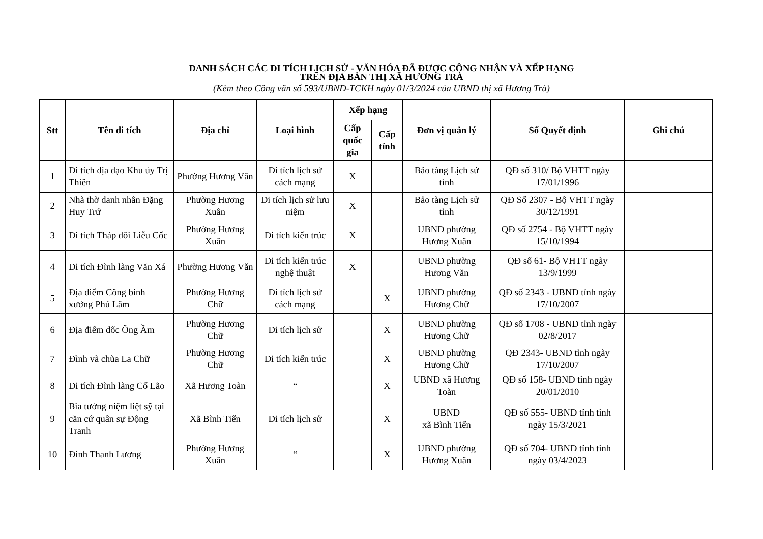DANH SÁCH CÁC DI TÍCH LỊCH SỬ - VĂN HÓA ĐÃ ĐƯỢC CÔNG NHẬN VÀ XẾP HẠNG
TRÊN ĐỊA BÀN THỊ XÃ HƯƠNG TRÀ
(Kèm theo Công văn số 593/UBND-TCKH ngày 01/3/2024 của UBND thị xã Hương Trà)
| Stt | Tên di tích | Địa chỉ | Loại hình | Xếp hạng | | Đơn vị quản lý | Số Quyết định | Ghi chú |
| --- | --- | --- | --- | --- | --- | --- | --- | --- |
| | | | | Cấp quốc gia | Cấp tỉnh | | | |
| 1 | Di tích địa đạo Khu ủy Trị Thiên | Phường Hương Vân | Di tích lịch sử cách mạng | X | | Bảo tàng Lịch sử tỉnh | QĐ số 310/ Bộ VHTT ngày 17/01/1996 | |
| 2 | Nhà thờ danh nhân Đặng Huy Trứ | Phường Hương Xuân | Di tích lịch sử lưu niệm | X | | Bảo tàng Lịch sử tỉnh | QĐ Số 2307 - Bộ VHTT ngày 30/12/1991 | |
| 3 | Di tích Tháp đôi Liễu Cốc | Phường Hương Xuân | Di tích kiến trúc | X | | UBND phường Hương Xuân | QĐ số 2754 - Bộ VHTT ngày 15/10/1994 | |
| 4 | Di tích Đình làng Văn Xá | Phường Hương Văn | Di tích kiến trúc nghệ thuật | X | | UBND phường Hương Văn | QĐ số 61- Bộ VHTT ngày 13/9/1999 | |
| 5 | Địa điểm Công binh xưởng Phú Lâm | Phường Hương Chữ | Di tích lịch sử cách mạng | | X | UBND phường Hương Chữ | QĐ số 2343 - UBND tỉnh ngày 17/10/2007 | |
| 6 | Địa điểm dốc Ông Ầm | Phường Hương Chữ | Di tích lịch sử | | X | UBND phường Hương Chữ | QĐ số 1708 - UBND tỉnh ngày 02/8/2017 | |
| 7 | Đình và chùa La Chữ | Phường Hương Chữ | Di tích kiến trúc | | X | UBND phường Hương Chữ | QĐ 2343- UBND tỉnh ngày 17/10/2007 | |
| 8 | Di tích Đình làng Cổ Lão | Xã Hương Toàn | “ | | X | UBND xã Hương Toàn | QĐ số 158- UBND tỉnh ngày 20/01/2010 | |
| 9 | Bia tưởng niệm liệt sỹ tại căn cứ quân sự Động Tranh | Xã Bình Tiến | Di tích lịch sử | | X | UBND xã Bình Tiến | QĐ số 555- UBND tỉnh tỉnh ngày 15/3/2021 | |
| 10 | Đình Thanh Lương | Phường Hương Xuân | “ | | X | UBND phường Hương Xuân | QĐ số 704- UBND tỉnh tỉnh ngày 03/4/2023 | |